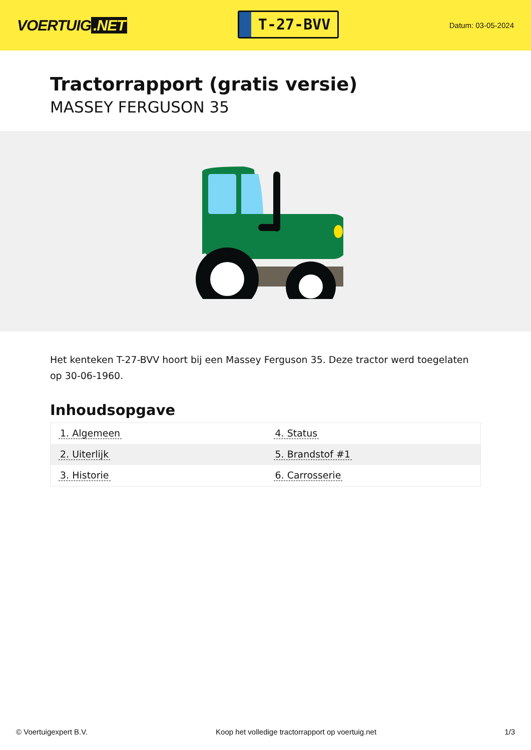VOERTUIG.NET
T-27-BVV
Datum: 03-05-2024
Tractorrapport (gratis versie)
MASSEY FERGUSON 35
Het kenteken T-27-BVV hoort bij een Massey Ferguson 35. Deze tractor werd toegelaten op 30-06-1960.
Inhoudsopgave
| 1. Algemeen | 4. Status |
| 2. Uiterlijk | 5. Brandstof #1 |
| 3. Historie | 6. Carrosserie |
© Voertuigexpert B.V. Koop het volledige tractorrapport op voertuig.net 1/3